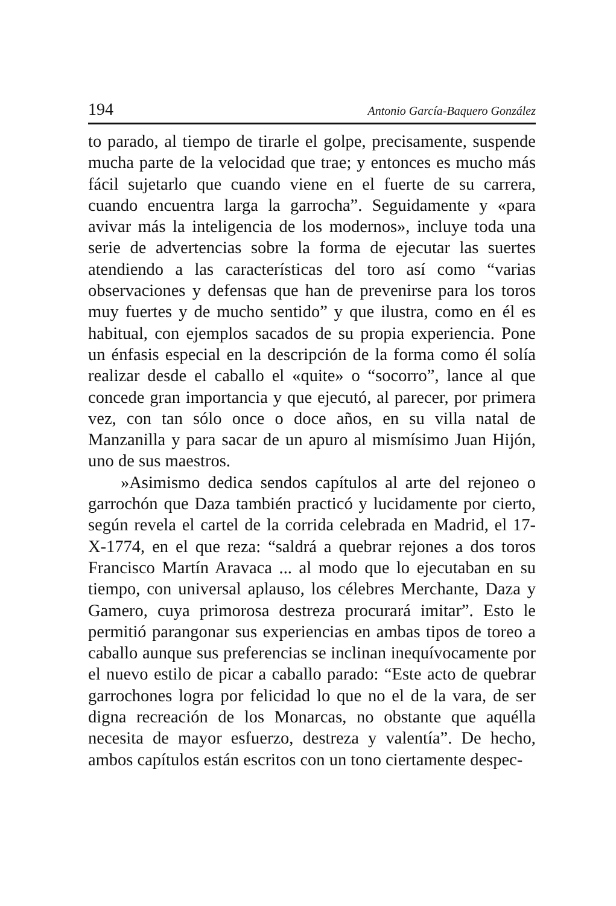194 Antonio García-Baquero González
to parado, al tiempo de tirarle el golpe, precisamente, suspende mucha parte de la velocidad que trae; y entonces es mucho más fácil sujetarlo que cuando viene en el fuerte de su carrera, cuando encuentra larga la garrocha”. Seguidamente y «para avivar más la inteligencia de los modernos», incluye toda una serie de advertencias sobre la forma de ejecutar las suertes atendiendo a las características del toro así como “varias observaciones y defensas que han de prevenirse para los toros muy fuertes y de mucho sentido” y que ilustra, como en él es habitual, con ejemplos sacados de su propia experiencia. Pone un énfasis especial en la descripción de la forma como él solía realizar desde el caballo el «quite» o “socorro”, lance al que concede gran importancia y que ejecutó, al parecer, por primera vez, con tan sólo once o doce años, en su villa natal de Manzanilla y para sacar de un apuro al mismísimo Juan Hijón, uno de sus maestros.
»Asimismo dedica sendos capítulos al arte del rejoneo o garrochón que Daza también practicó y lucidamente por cierto, según revela el cartel de la corrida celebrada en Madrid, el 17-X-1774, en el que reza: “saldrá a quebrar rejones a dos toros Francisco Martín Aravaca ... al modo que lo ejecutaban en su tiempo, con universal aplauso, los célebres Merchante, Daza y Gamero, cuya primorosa destreza procurará imitar”. Esto le permitió parangonar sus experiencias en ambas tipos de toreo a caballo aunque sus preferencias se inclinan inequívocamente por el nuevo estilo de picar a caballo parado: “Este acto de quebrar garrochones logra por felicidad lo que no el de la vara, de ser digna recreación de los Monarcas, no obstante que aquélla necesita de mayor esfuerzo, destreza y valentía”. De hecho, ambos capítulos están escritos con un tono ciertamente despec-